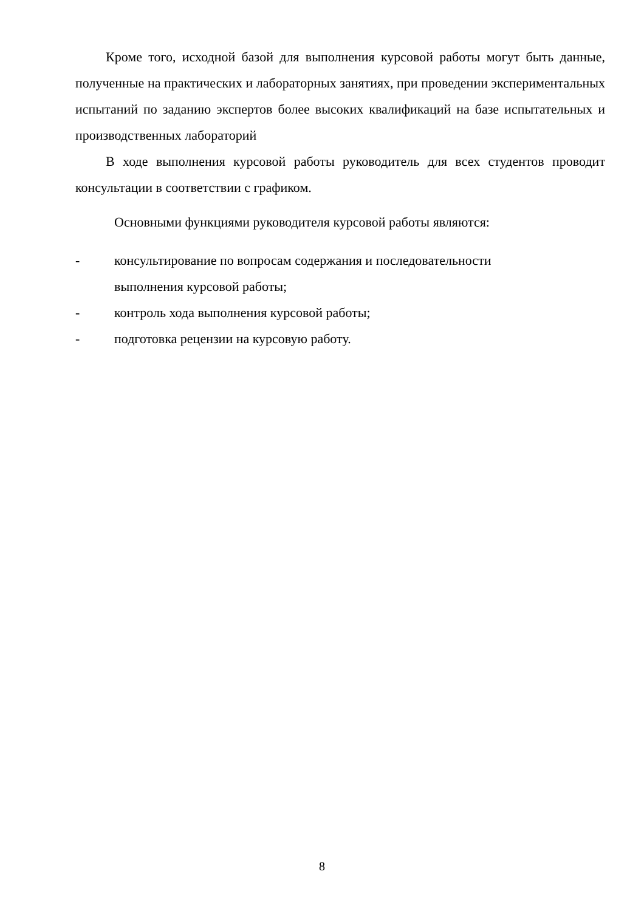Кроме того, исходной базой для выполнения курсовой работы могут быть данные, полученные на практических и лабораторных занятиях, при проведении экспериментальных испытаний по заданию экспертов более высоких квалификаций на базе испытательных и производственных лабораторий
В ходе выполнения курсовой работы руководитель для всех студентов проводит консультации в соответствии с графиком.
Основными функциями руководителя курсовой работы являются:
- консультирование по вопросам содержания и последовательности
выполнения курсовой работы;
- контроль хода выполнения курсовой работы;
- подготовка рецензии на курсовую работу.
8